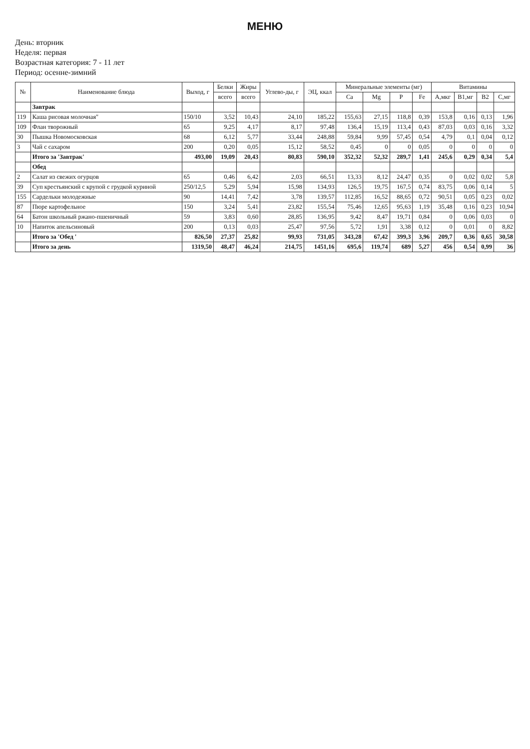МЕНЮ
День: вторник
Неделя: первая
Возрастная категория: 7 - 11 лет
Период: осенне-зимний
| № | Наименование блюда | Выход, г | Белки | Жиры | Углево-ды, г | ЭЦ, ккал | Минеральные элементы (мг) | | | | Витамины | | | |
| --- | --- | --- | --- | --- | --- | --- | --- | --- | --- | --- | --- | --- | --- | --- |
| | | | всего | всего | | | Ca | Mg | P | Fe | A,мкг | B1,мг | B2 | C,мг |
| | Завтрак | | | | | | | | | | | | | |
| 119 | Каша рисовая молочная" | 150/10 | 3,52 | 10,43 | 24,10 | 185,22 | 155,63 | 27,15 | 118,8 | 0,39 | 153,8 | 0,16 | 0,13 | 1,96 |
| 109 | Флан творожный | 65 | 9,25 | 4,17 | 8,17 | 97,48 | 136,4 | 15,19 | 113,4 | 0,43 | 87,03 | 0,03 | 0,16 | 3,32 |
| 30 | Пышка Новомосковская | 68 | 6,12 | 5,77 | 33,44 | 248,88 | 59,84 | 9,99 | 57,45 | 0,54 | 4,79 | 0,1 | 0,04 | 0,12 |
| 3 | Чай с сахаром | 200 | 0,20 | 0,05 | 15,12 | 58,52 | 0,45 | 0 | 0 | 0,05 | 0 | 0 | 0 | 0 |
| | Итого за 'Завтрак' | 493,00 | 19,09 | 20,43 | 80,83 | 590,10 | 352,32 | 52,32 | 289,7 | 1,41 | 245,6 | 0,29 | 0,34 | 5,4 |
| | Обед | | | | | | | | | | | | | |
| 2 | Салат из свежих огурцов | 65 | 0,46 | 6,42 | 2,03 | 66,51 | 13,33 | 8,12 | 24,47 | 0,35 | 0 | 0,02 | 0,02 | 5,8 |
| 39 | Суп крестьянский с крупой с грудкой куриной | 250/12,5 | 5,29 | 5,94 | 15,98 | 134,93 | 126,5 | 19,75 | 167,5 | 0,74 | 83,75 | 0,06 | 0,14 | 5 |
| 155 | Сардельки молодежные | 90 | 14,41 | 7,42 | 3,78 | 139,57 | 112,85 | 16,52 | 88,65 | 0,72 | 90,51 | 0,05 | 0,23 | 0,02 |
| 87 | Пюре картофельное | 150 | 3,24 | 5,41 | 23,82 | 155,54 | 75,46 | 12,65 | 95,63 | 1,19 | 35,48 | 0,16 | 0,23 | 10,94 |
| 64 | Батон школьный ржано-пшеничный | 59 | 3,83 | 0,60 | 28,85 | 136,95 | 9,42 | 8,47 | 19,71 | 0,84 | 0 | 0,06 | 0,03 | 0 |
| 10 | Напиток апельсиновый | 200 | 0,13 | 0,03 | 25,47 | 97,56 | 5,72 | 1,91 | 3,38 | 0,12 | 0 | 0,01 | 0 | 8,82 |
| | Итого за 'Обед ' | 826,50 | 27,37 | 25,82 | 99,93 | 731,05 | 343,28 | 67,42 | 399,3 | 3,96 | 209,7 | 0,36 | 0,65 | 30,58 |
| | Итого за день | 1319,50 | 48,47 | 46,24 | 214,75 | 1451,16 | 695,6 | 119,74 | 689 | 5,27 | 456 | 0,54 | 0,99 | 36 |